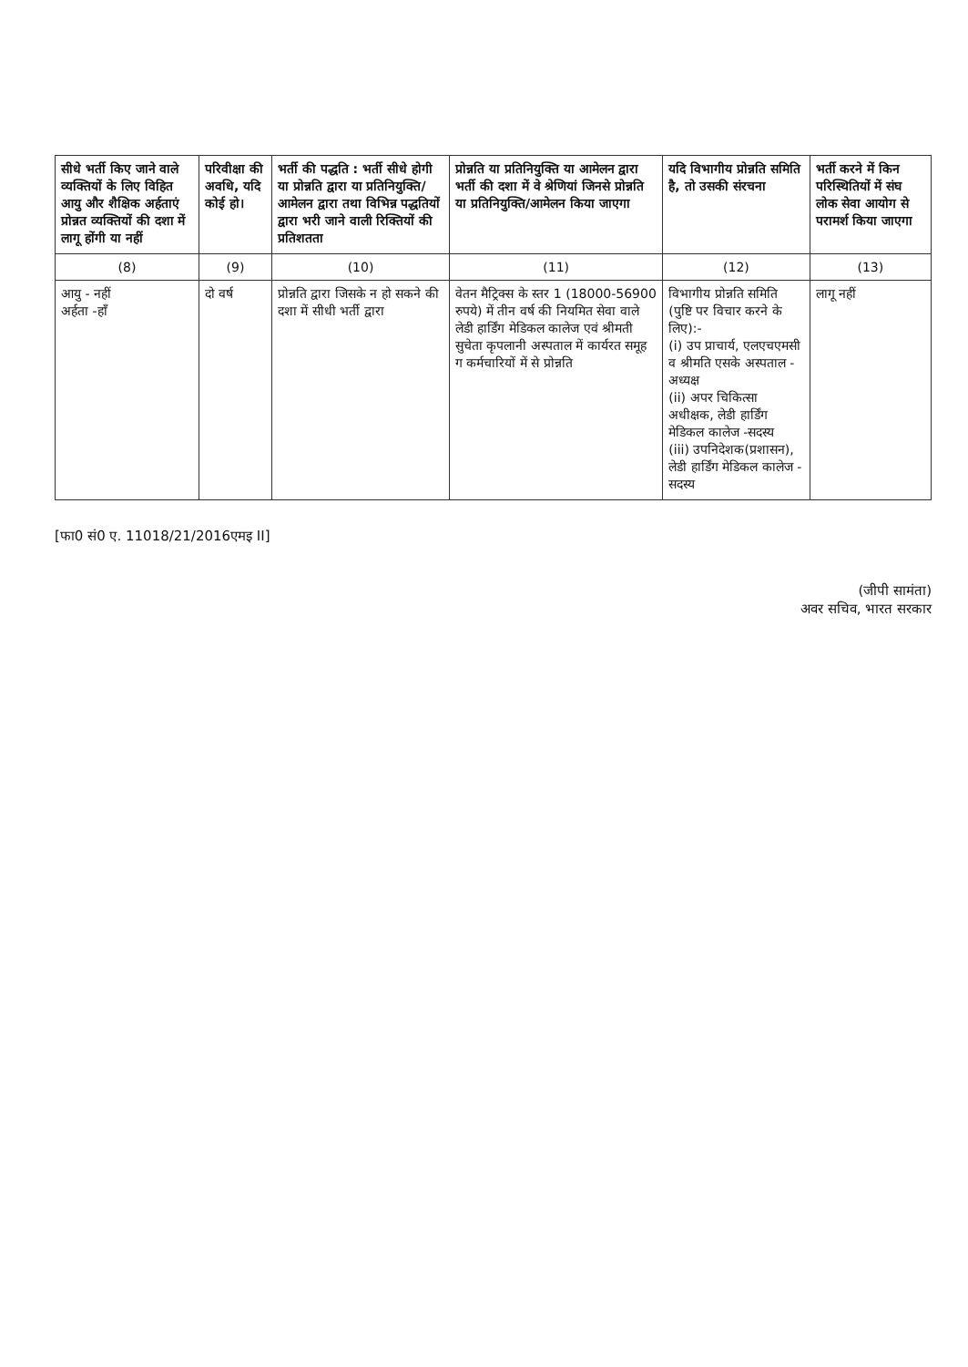| सीधे भर्ती किए जाने वाले व्यक्तियों के लिए विहित आयु और शैक्षिक अर्हताएं प्रोन्नत व्यक्तियों की दशा में लागू होंगी या नहीं | परिवीक्षा की अवधि, यदि कोई हो। | भर्ती की पद्धति : भर्ती सीधे होगी या प्रोन्नति द्वारा या प्रतिनियुक्ति/आमेलन द्वारा तथा विभिन्न पद्धतियों द्वारा भरी जाने वाली रिक्तियों की प्रतिशतता | प्रोन्नति या प्रतिनियुक्ति या आमेलन द्वारा भर्ती की दशा में वे श्रेणियां जिनसे प्रोन्नति या प्रतिनियुक्ति/आमेलन किया जाएगा | यदि विभागीय प्रोन्नति समिति है, तो उसकी संरचना | भर्ती करने में किन परिस्थितियों में संघ लोक सेवा आयोग से परामर्श किया जाएगा |
| --- | --- | --- | --- | --- | --- |
| (8) | (9) | (10) | (11) | (12) | (13) |
| आयु - नहीं अर्हता -हाँ | दो वर्ष | प्रोन्नति द्वारा जिसके न हो सकने की दशा में सीधी भर्ती द्वारा | वेतन मैट्रिक्स के स्तर 1 (18000-56900 रुपये) में तीन वर्ष की नियमित सेवा वाले लेडी हार्डिंग मेडिकल कालेज एवं श्रीमती सुचेता कृपलानी अस्पताल में कार्यरत समूह ग कर्मचारियों में से प्रोन्नति | विभागीय प्रोन्नति समिति (पुष्टि पर विचार करने के लिए):- (i) उप प्राचार्य, एलएचएमसी व श्रीमति एसके अस्पताल - अध्यक्ष (ii) अपर चिकित्सा अधीक्षक, लेडी हार्डिंग मेडिकल कालेज -सदस्य (iii) उपनिदेशक(प्रशासन), लेडी हार्डिंग मेडिकल कालेज - सदस्य | लागू नहीं |
[फा0 सं0 ए. 11018/21/2016एमइ II]
(जीपी सामंता)
अवर सचिव, भारत सरकार